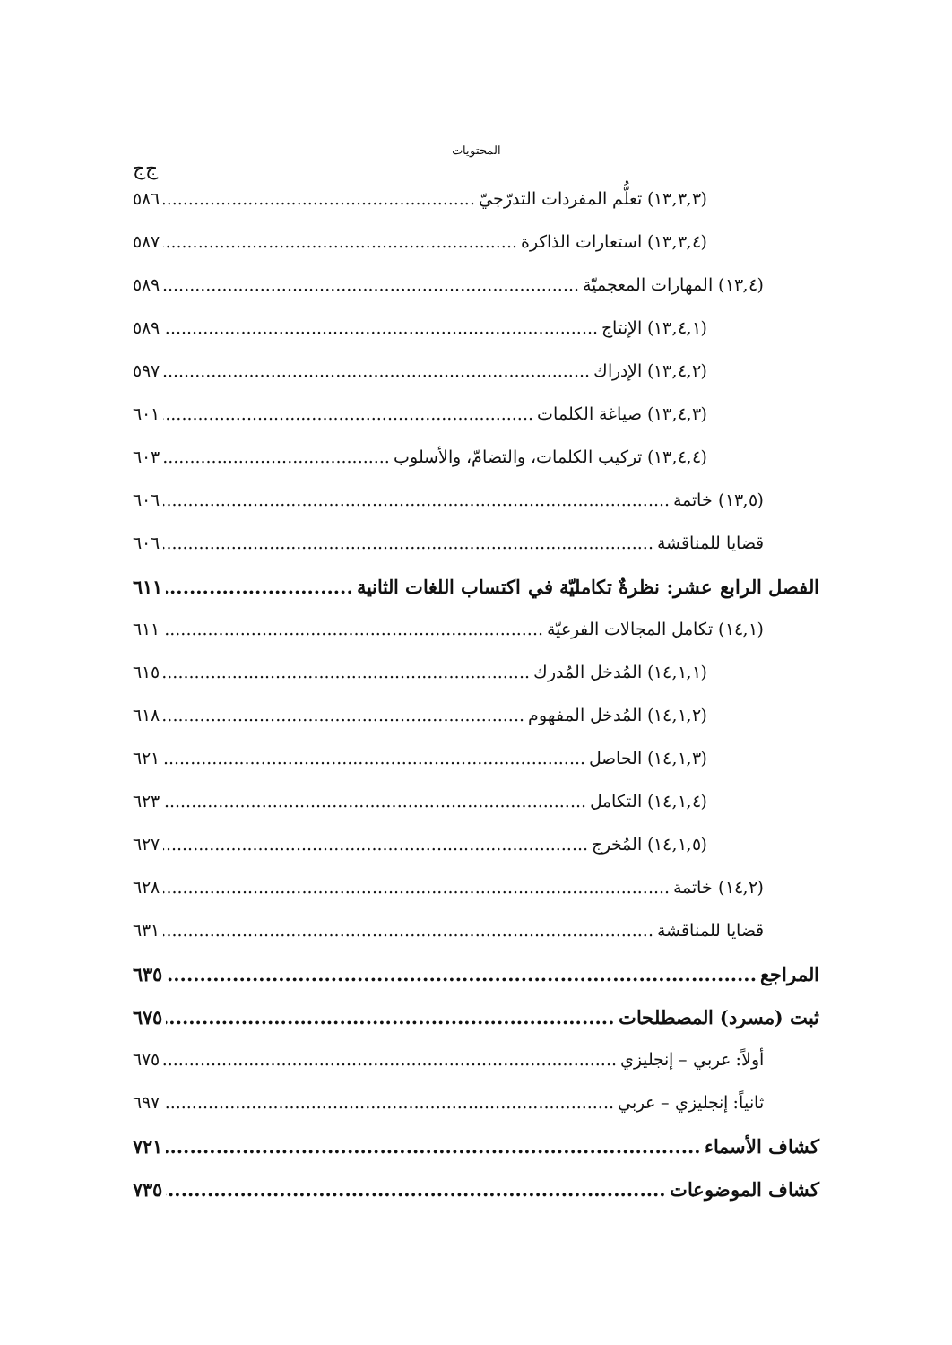المحتويات
ج‌ج
(١٣,٣,٣) تعلُّم المفردات التدرّجيّ ٥٨٦
(١٣,٣,٤) استعارات الذاكرة ٥٨٧
(١٣,٤) المهارات المعجميّة ٥٨٩
(١٣,٤,١) الإنتاج ٥٨٩
(١٣,٤,٢) الإدراك ٥٩٧
(١٣,٤,٣) صياغة الكلمات ٦٠١
(١٣,٤,٤) تركيب الكلمات، والتضامّ، والأسلوب ٦٠٣
(١٣,٥) خاتمة ٦٠٦
قضايا للمناقشة ٦٠٦
الفصل الرابع عشر: نظرةٌ تكامليّة في اكتساب اللغات الثانية ٦١١
(١٤,١) تكامل المجالات الفرعيّة ٦١١
(١٤,١,١) المُدخل المُدرك ٦١٥
(١٤,١,٢) المُدخل المفهوم ٦١٨
(١٤,١,٣) الحاصل ٦٢١
(١٤,١,٤) التكامل ٦٢٣
(١٤,١,٥) المُخرج ٦٢٧
(١٤,٢) خاتمة ٦٢٨
قضايا للمناقشة ٦٣١
المراجع ٦٣٥
ثبت (مسرد) المصطلحات ٦٧٥
أولاً: عربي – إنجليزي ٦٧٥
ثانياً: إنجليزي – عربي ٦٩٧
كشاف الأسماء ٧٢١
كشاف الموضوعات ٧٣٥